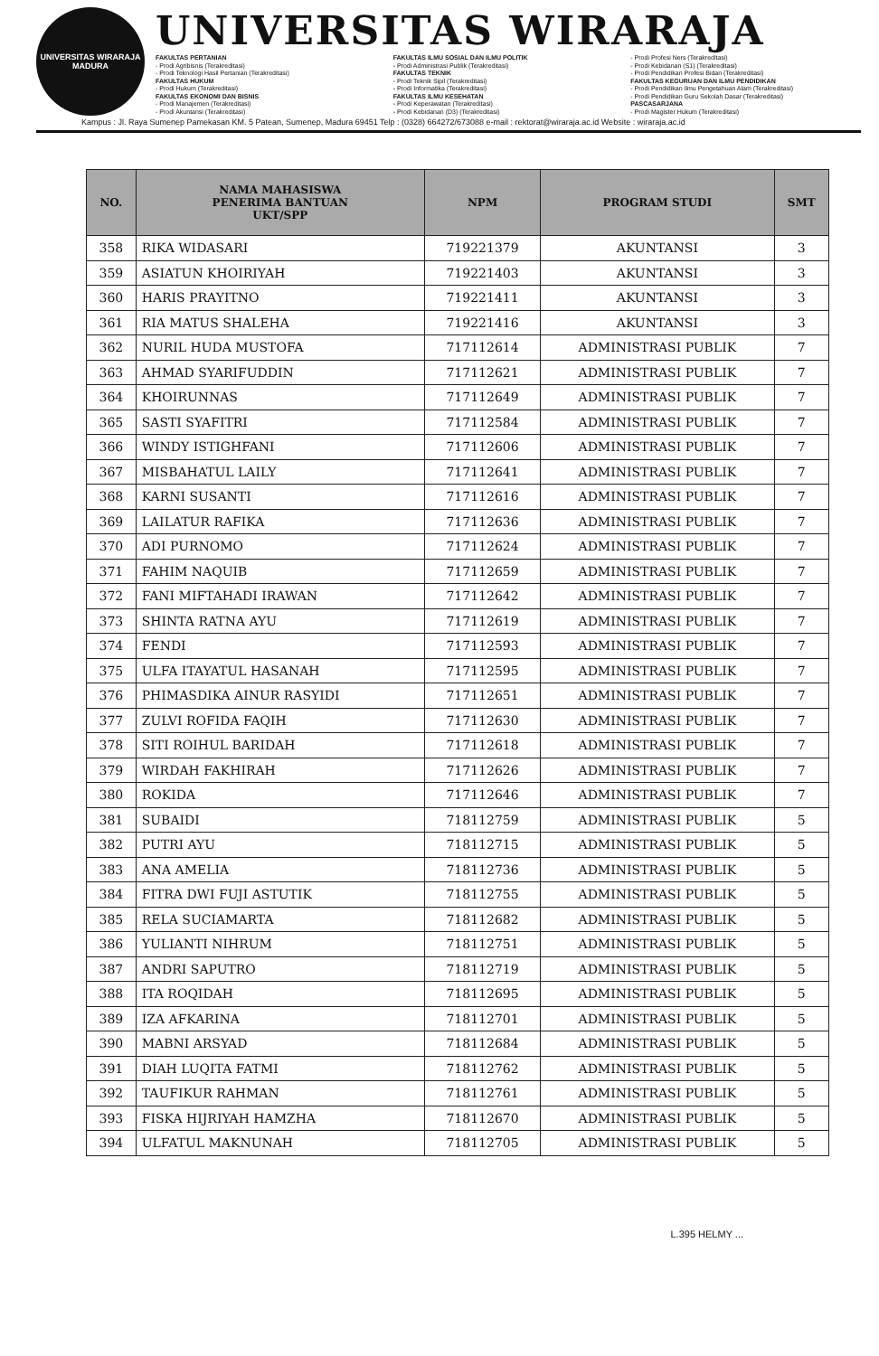UNIVERSITAS WIRARAJA
MADURA
UNIVERSITAS WIRARAJA
FAKULTAS PERTANIAN
- Prodi Agribisnis (Terakreditasi)
- Prodi Teknologi Hasil Pertanian (Terakreditasi)
FAKULTAS HUKUM
- Prodi Hukum (Terakreditasi)
FAKULTAS EKONOMI DAN BISNIS
- Prodi Manajemen (Terakreditasi)
- Prodi Akuntansi (Terakreditasi)
FAKULTAS ILMU SOSIAL DAN ILMU POLITIK
- Prodi Administrasi Publik (Terakreditasi)
FAKULTAS TEKNIK
- Prodi Teknik Sipil (Terakreditasi)
- Prodi Informatika (Terakreditasi)
FAKULTAS ILMU KESEHATAN
- Prodi Keperawatan (Terakreditasi)
- Prodi Kebidanan (D3) (Terakreditasi)
- Prodi Profesi Ners (Terakreditasi)
- Prodi Kebidanan (S1) (Terakreditasi)
- Prodi Pendidikan Profesi Bidan (Terakreditasi)
FAKULTAS KEGURUAN DAN ILMU PENDIDIKAN
- Prodi Pendidikan Ilmu Pengetahuan Alam (Terakreditasi)
- Prodi Pendidikan Guru Sekolah Dasar (Terakreditasi)
PASCASARJANA
- Prodi Magister Hukum (Terakreditasi)
Kampus : Jl. Raya Sumenep Pamekasan KM. 5 Patean, Sumenep, Madura 69451 Telp : (0328) 664272/673088 e-mail : rektorat@wiraraja.ac.id Website : wiraraja.ac.id
| NO. | NAMA MAHASISWA PENERIMA BANTUAN UKT/SPP | NPM | PROGRAM STUDI | SMT |
| --- | --- | --- | --- | --- |
| 358 | RIKA WIDASARI | 719221379 | AKUNTANSI | 3 |
| 359 | ASIATUN KHOIRIYAH | 719221403 | AKUNTANSI | 3 |
| 360 | HARIS PRAYITNO | 719221411 | AKUNTANSI | 3 |
| 361 | RIA MATUS SHALEHA | 719221416 | AKUNTANSI | 3 |
| 362 | NURIL HUDA MUSTOFA | 717112614 | ADMINISTRASI PUBLIK | 7 |
| 363 | AHMAD SYARIFUDDIN | 717112621 | ADMINISTRASI PUBLIK | 7 |
| 364 | KHOIRUNNAS | 717112649 | ADMINISTRASI PUBLIK | 7 |
| 365 | SASTI SYAFITRI | 717112584 | ADMINISTRASI PUBLIK | 7 |
| 366 | WINDY ISTIGHFANI | 717112606 | ADMINISTRASI PUBLIK | 7 |
| 367 | MISBAHATUL LAILY | 717112641 | ADMINISTRASI PUBLIK | 7 |
| 368 | KARNI SUSANTI | 717112616 | ADMINISTRASI PUBLIK | 7 |
| 369 | LAILATUR RAFIKA | 717112636 | ADMINISTRASI PUBLIK | 7 |
| 370 | ADI PURNOMO | 717112624 | ADMINISTRASI PUBLIK | 7 |
| 371 | FAHIM NAQUIB | 717112659 | ADMINISTRASI PUBLIK | 7 |
| 372 | FANI MIFTAHADI IRAWAN | 717112642 | ADMINISTRASI PUBLIK | 7 |
| 373 | SHINTA RATNA AYU | 717112619 | ADMINISTRASI PUBLIK | 7 |
| 374 | FENDI | 717112593 | ADMINISTRASI PUBLIK | 7 |
| 375 | ULFA ITAYATUL HASANAH | 717112595 | ADMINISTRASI PUBLIK | 7 |
| 376 | PHIMASDIKA AINUR RASYIDI | 717112651 | ADMINISTRASI PUBLIK | 7 |
| 377 | ZULVI ROFIDA FAQIH | 717112630 | ADMINISTRASI PUBLIK | 7 |
| 378 | SITI ROIHUL BARIDAH | 717112618 | ADMINISTRASI PUBLIK | 7 |
| 379 | WIRDAH FAKHIRAH | 717112626 | ADMINISTRASI PUBLIK | 7 |
| 380 | ROKIDA | 717112646 | ADMINISTRASI PUBLIK | 7 |
| 381 | SUBAIDI | 718112759 | ADMINISTRASI PUBLIK | 5 |
| 382 | PUTRI AYU | 718112715 | ADMINISTRASI PUBLIK | 5 |
| 383 | ANA AMELIA | 718112736 | ADMINISTRASI PUBLIK | 5 |
| 384 | FITRA DWI FUJI ASTUTIK | 718112755 | ADMINISTRASI PUBLIK | 5 |
| 385 | RELA SUCIAMARTA | 718112682 | ADMINISTRASI PUBLIK | 5 |
| 386 | YULIANTI NIHRUM | 718112751 | ADMINISTRASI PUBLIK | 5 |
| 387 | ANDRI SAPUTRO | 718112719 | ADMINISTRASI PUBLIK | 5 |
| 388 | ITA ROQIDAH | 718112695 | ADMINISTRASI PUBLIK | 5 |
| 389 | IZA AFKARINA | 718112701 | ADMINISTRASI PUBLIK | 5 |
| 390 | MABNI ARSYAD | 718112684 | ADMINISTRASI PUBLIK | 5 |
| 391 | DIAH LUQITA FATMI | 718112762 | ADMINISTRASI PUBLIK | 5 |
| 392 | TAUFIKUR RAHMAN | 718112761 | ADMINISTRASI PUBLIK | 5 |
| 393 | FISKA HIJRIYAH HAMZHA | 718112670 | ADMINISTRASI PUBLIK | 5 |
| 394 | ULFATUL MAKNUNAH | 718112705 | ADMINISTRASI PUBLIK | 5 |
L.395 HELMY ...